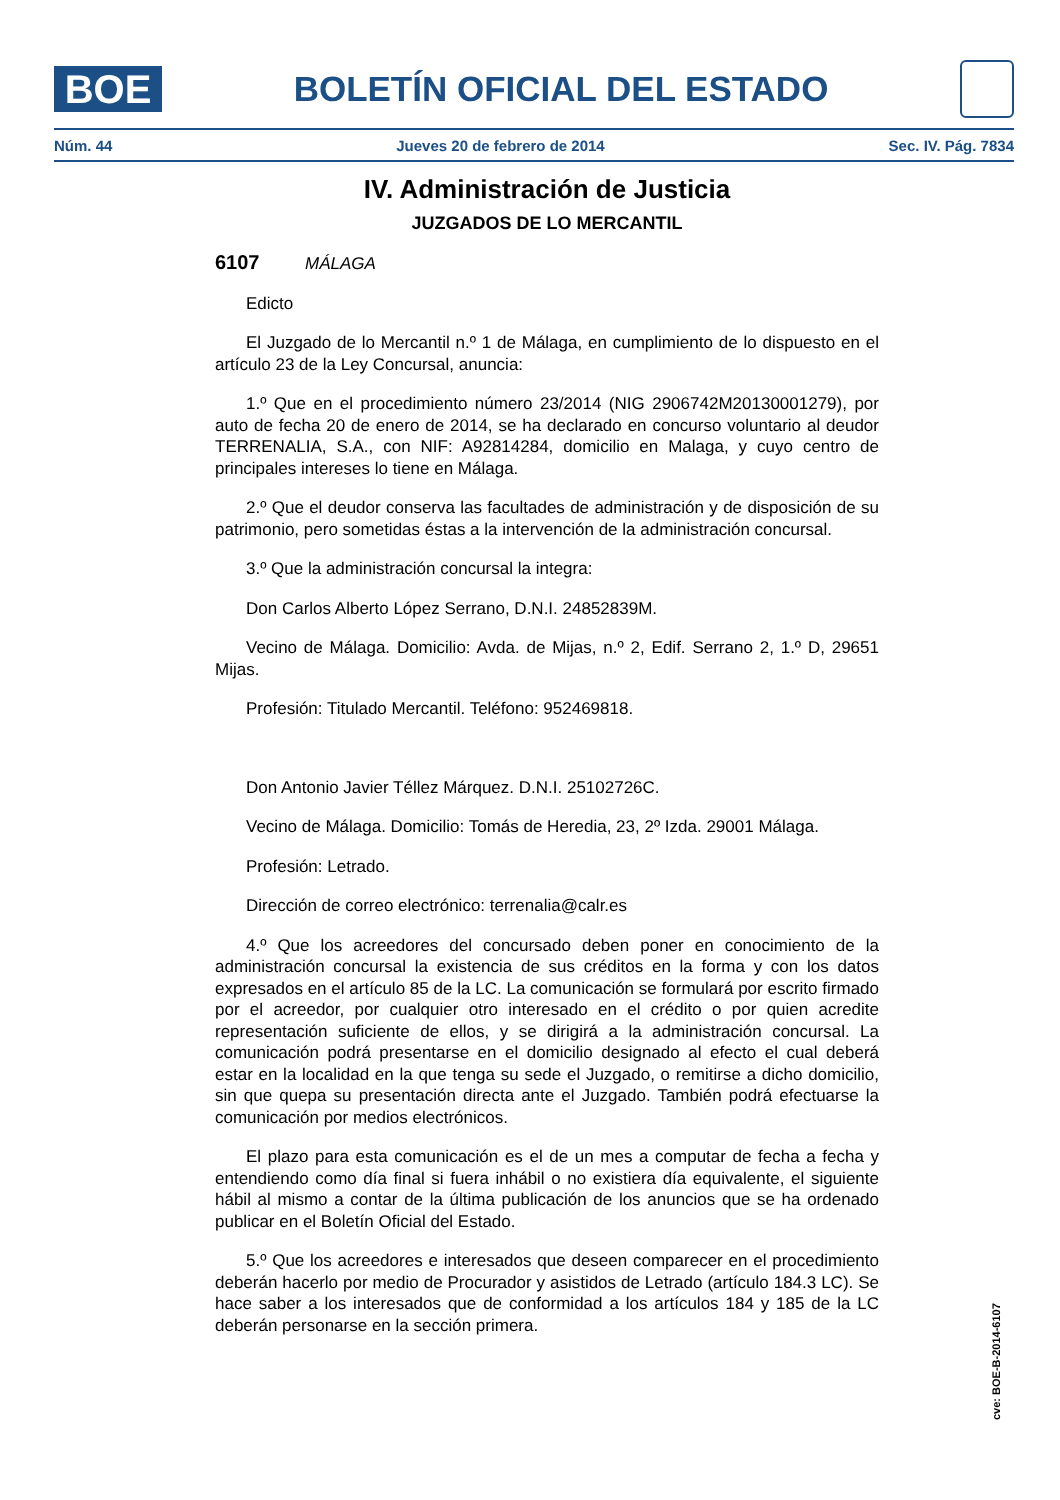BOE
BOLETÍN OFICIAL DEL ESTADO
Núm. 44 Jueves 20 de febrero de 2014 Sec. IV. Pág. 7834
IV. Administración de Justicia
JUZGADOS DE LO MERCANTIL
6107 MÁLAGA
Edicto
El Juzgado de lo Mercantil n.º 1 de Málaga, en cumplimiento de lo dispuesto en el artículo 23 de la Ley Concursal, anuncia:
1.º Que en el procedimiento número 23/2014 (NIG 2906742M20130001279), por auto de fecha 20 de enero de 2014, se ha declarado en concurso voluntario al deudor TERRENALIA, S.A., con NIF: A92814284, domicilio en Malaga, y cuyo centro de principales intereses lo tiene en Málaga.
2.º Que el deudor conserva las facultades de administración y de disposición de su patrimonio, pero sometidas éstas a la intervención de la administración concursal.
3.º Que la administración concursal la integra:
Don Carlos Alberto López Serrano, D.N.I. 24852839M.
Vecino de Málaga. Domicilio: Avda. de Mijas, n.º 2, Edif. Serrano 2, 1.º D, 29651 Mijas.
Profesión: Titulado Mercantil. Teléfono: 952469818.
Don Antonio Javier Téllez Márquez. D.N.I. 25102726C.
Vecino de Málaga. Domicilio: Tomás de Heredia, 23, 2º Izda. 29001 Málaga.
Profesión: Letrado.
Dirección de correo electrónico: terrenalia@calr.es
4.º Que los acreedores del concursado deben poner en conocimiento de la administración concursal la existencia de sus créditos en la forma y con los datos expresados en el artículo 85 de la LC. La comunicación se formulará por escrito firmado por el acreedor, por cualquier otro interesado en el crédito o por quien acredite representación suficiente de ellos, y se dirigirá a la administración concursal. La comunicación podrá presentarse en el domicilio designado al efecto el cual deberá estar en la localidad en la que tenga su sede el Juzgado, o remitirse a dicho domicilio, sin que quepa su presentación directa ante el Juzgado. También podrá efectuarse la comunicación por medios electrónicos.
El plazo para esta comunicación es el de un mes a computar de fecha a fecha y entendiendo como día final si fuera inhábil o no existiera día equivalente, el siguiente hábil al mismo a contar de la última publicación de los anuncios que se ha ordenado publicar en el Boletín Oficial del Estado.
5.º Que los acreedores e interesados que deseen comparecer en el procedimiento deberán hacerlo por medio de Procurador y asistidos de Letrado (artículo 184.3 LC). Se hace saber a los interesados que de conformidad a los artículos 184 y 185 de la LC deberán personarse en la sección primera.
cve: BOE-B-2014-6107